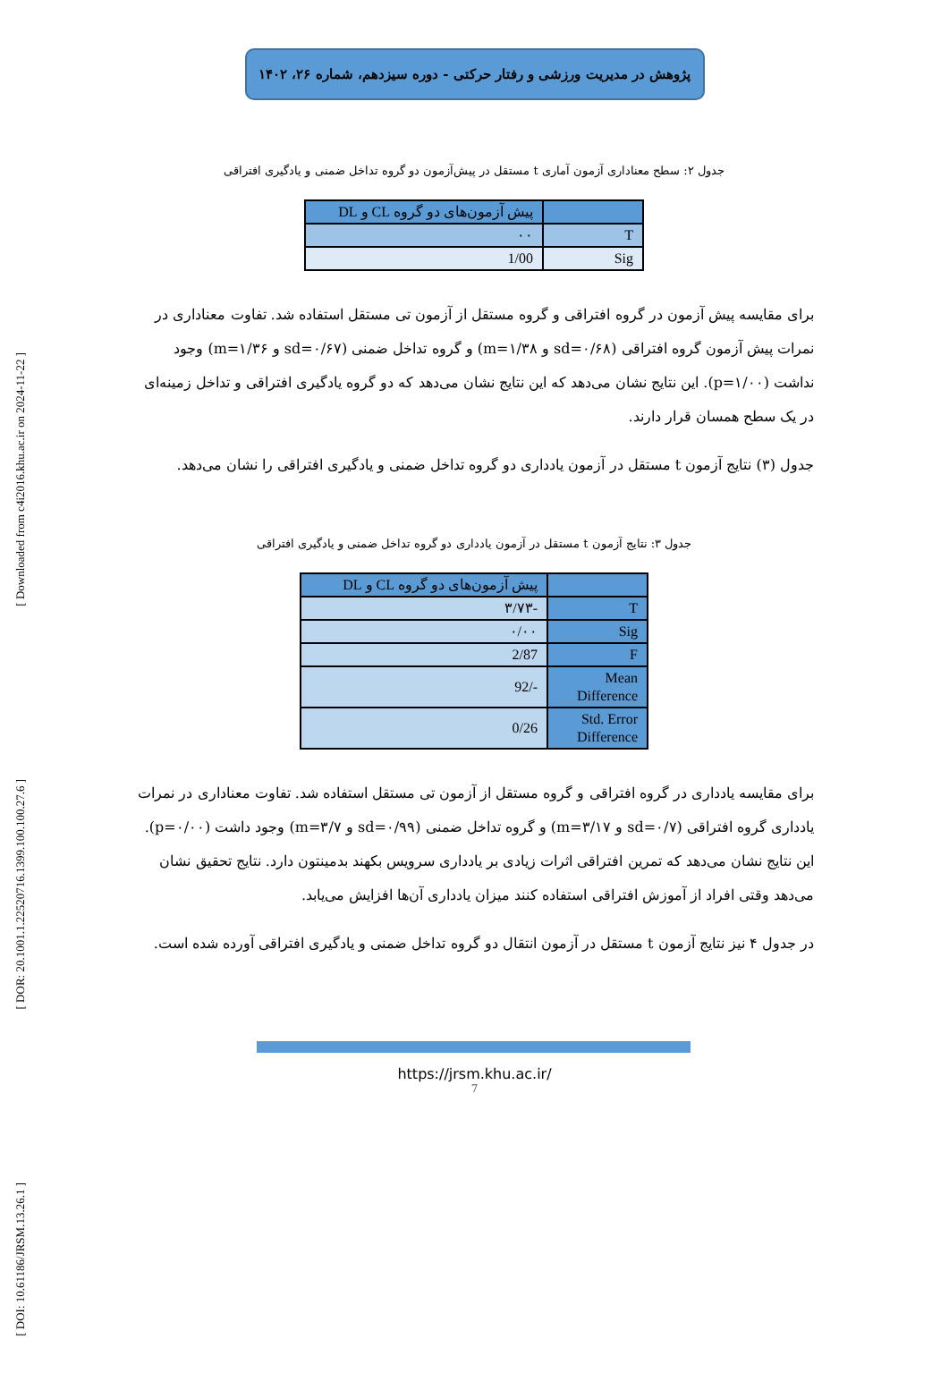[ Downloaded from c4i2016.khu.ac.ir on 2024-11-22 ]
[ DOR: 20.1001.1.22520716.1399.100.100.27.6 ]
[ DOI: 10.61186/JRSM.13.26.1 ]
پژوهش در مدیریت ورزشی و رفتار حرکتی - دوره سیزدهم، شماره ۲۶، ۱۴۰۲
جدول ۲: سطح معناداری آزمون آماری t مستقل در پیش‌آزمون دو گروه تداخل ضمنی و یادگیری افتراقی
| | پیش آزمون‌های دو گروه CL و DL |
| T | ۰۰ |
| Sig | 1/00 |
برای مقایسه پیش آزمون در گروه افتراقی و گروه مستقل از آزمون تی مستقل استفاده شد. تفاوت معناداری در نمرات پیش آزمون گروه افتراقی (sd=۰/۶۸ و m=۱/۳۸) و گروه تداخل ضمنی (sd=۰/۶۷ و m=۱/۳۶) وجود نداشت (p=۱/۰۰). این نتایج نشان می‌دهد که این نتایج نشان می‌دهد که دو گروه یادگیری افتراقی و تداخل زمینه‌ای در یک سطح همسان قرار دارند.
جدول (۳) نتایج آزمون t مستقل در آزمون یادداری دو گروه تداخل ضمنی و یادگیری افتراقی را نشان می‌دهد.
جدول ۳: نتایج آزمون t مستقل در آزمون یادداری دو گروه تداخل ضمنی و یادگیری افتراقی
| | پیش آزمون‌های دو گروه CL و DL |
| T | -۳/۷۳ |
| Sig | ۰/۰۰ |
| F | 2/87 |
| Mean Difference | -/92 |
| Std. Error Difference | 0/26 |
برای مقایسه یادداری در گروه افتراقی و گروه مستقل از آزمون تی مستقل استفاده شد. تفاوت معناداری در نمرات یادداری گروه افتراقی (sd=۰/۷ و m=۳/۱۷) و گروه تداخل ضمنی (sd=۰/۹۹ و m=۳/۷) وجود داشت (p=۰/۰۰). این نتایج نشان می‌دهد که تمرین افتراقی اثرات زیادی بر یادداری سرویس بکهند بدمینتون دارد. نتایج تحقیق نشان می‌دهد وقتی افراد از آموزش افتراقی استفاده کنند میزان یادداری آن‌ها افزایش می‌یابد.
در جدول ۴ نیز نتایج آزمون t مستقل در آزمون انتقال دو گروه تداخل ضمنی و یادگیری افتراقی آورده شده است.
https://jrsm.khu.ac.ir/
7